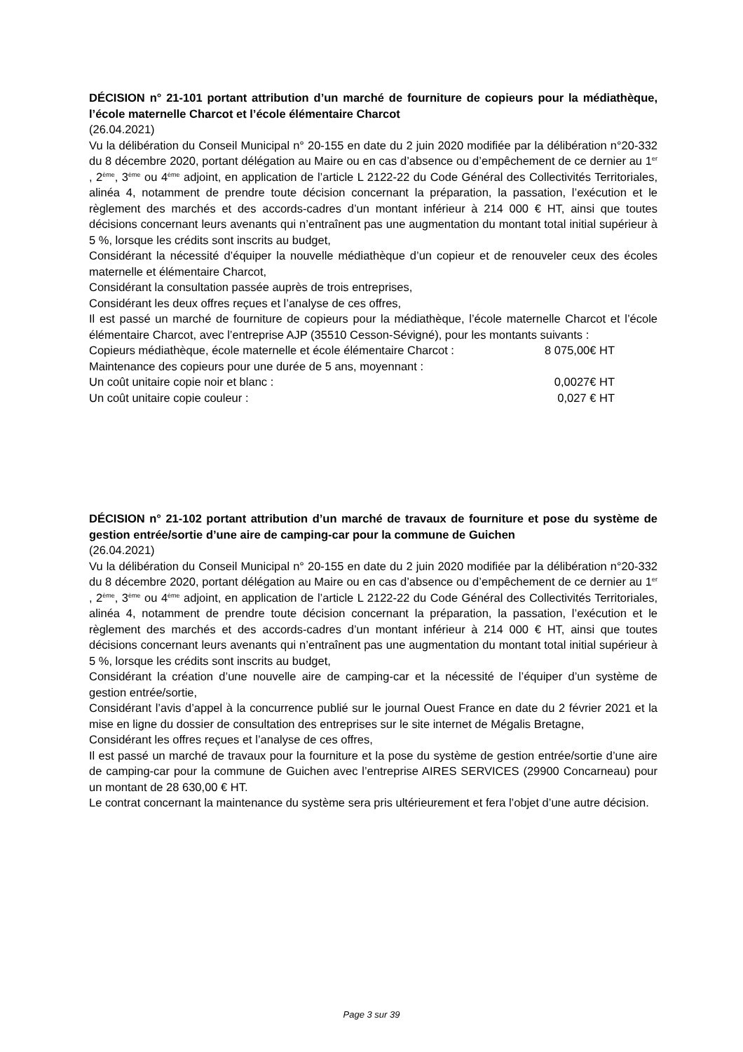DÉCISION n° 21-101 portant attribution d’un marché de fourniture de copieurs pour la médiathèque, l’école maternelle Charcot et l’école élémentaire Charcot
(26.04.2021)
Vu la délibération du Conseil Municipal n° 20-155 en date du 2 juin 2020 modifiée par la délibération n°20-332 du 8 décembre 2020, portant délégation au Maire ou en cas d’absence ou d’empêchement de ce dernier au 1<sup>er</sup> , 2<sup>ème</sup>, 3<sup>ème</sup> ou 4<sup>ème</sup> adjoint, en application de l’article L 2122-22 du Code Général des Collectivités Territoriales, alinéa 4, notamment de prendre toute décision concernant la préparation, la passation, l’exécution et le règlement des marchés et des accords-cadres d’un montant inférieur à 214 000 € HT, ainsi que toutes décisions concernant leurs avenants qui n’entraînent pas une augmentation du montant total initial supérieur à 5 %, lorsque les crédits sont inscrits au budget,
Considérant la nécessité d’équiper la nouvelle médiathèque d’un copieur et de renouveler ceux des écoles maternelle et élémentaire Charcot,
Considérant la consultation passée auprès de trois entreprises,
Considérant les deux offres reçues et l’analyse de ces offres,
Il est passé un marché de fourniture de copieurs pour la médiathèque, l’école maternelle Charcot et l’école élémentaire Charcot, avec l’entreprise AJP (35510 Cesson-Sévigné), pour les montants suivants :
Copieurs médiathèque, école maternelle et école élémentaire Charcot : 8 075,00€ HT
Maintenance des copieurs pour une durée de 5 ans, moyennant :
Un coût unitaire copie noir et blanc : 0,0027€ HT
Un coût unitaire copie couleur : 0,027 € HT
DÉCISION n° 21-102 portant attribution d’un marché de travaux de fourniture et pose du système de gestion entrée/sortie d’une aire de camping-car pour la commune de Guichen
(26.04.2021)
Vu la délibération du Conseil Municipal n° 20-155 en date du 2 juin 2020 modifiée par la délibération n°20-332 du 8 décembre 2020, portant délégation au Maire ou en cas d’absence ou d’empêchement de ce dernier au 1<sup>er</sup> , 2<sup>ème</sup>, 3<sup>ème</sup> ou 4<sup>ème</sup> adjoint, en application de l’article L 2122-22 du Code Général des Collectivités Territoriales, alinéa 4, notamment de prendre toute décision concernant la préparation, la passation, l’exécution et le règlement des marchés et des accords-cadres d’un montant inférieur à 214 000 € HT, ainsi que toutes décisions concernant leurs avenants qui n’entraînent pas une augmentation du montant total initial supérieur à 5 %, lorsque les crédits sont inscrits au budget,
Considérant la création d’une nouvelle aire de camping-car et la nécessité de l’équiper d’un système de gestion entrée/sortie,
Considérant l’avis d’appel à la concurrence publié sur le journal Ouest France en date du 2 février 2021 et la mise en ligne du dossier de consultation des entreprises sur le site internet de Mégalis Bretagne,
Considérant les offres reçues et l’analyse de ces offres,
Il est passé un marché de travaux pour la fourniture et la pose du système de gestion entrée/sortie d’une aire de camping-car pour la commune de Guichen avec l’entreprise AIRES SERVICES (29900 Concarneau) pour un montant de 28 630,00 € HT.
Le contrat concernant la maintenance du système sera pris ultérieurement et fera l’objet d’une autre décision.
Page 3 sur 39